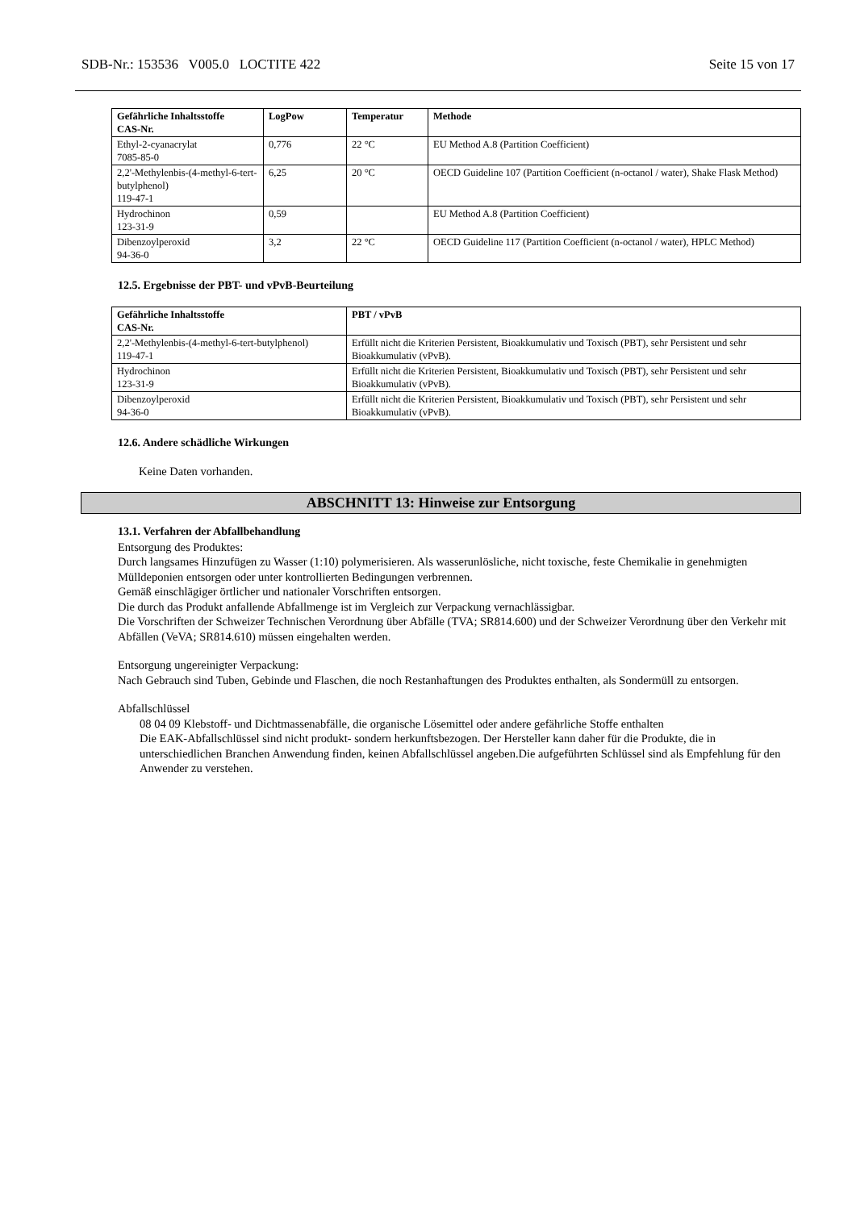SDB-Nr.: 153536 V005.0 LOCTITE 422 Seite 15 von 17
| Gefährliche Inhaltsstoffe CAS-Nr. | LogPow | Temperatur | Methode |
| --- | --- | --- | --- |
| Ethyl-2-cyanacrylat 7085-85-0 | 0,776 | 22 °C | EU Method A.8 (Partition Coefficient) |
| 2,2'-Methylenbis-(4-methyl-6-tert-butylphenol) 119-47-1 | 6,25 | 20 °C | OECD Guideline 107 (Partition Coefficient (n-octanol / water), Shake Flask Method) |
| Hydrochinon 123-31-9 | 0,59 | | EU Method A.8 (Partition Coefficient) |
| Dibenzoylperoxid 94-36-0 | 3,2 | 22 °C | OECD Guideline 117 (Partition Coefficient (n-octanol / water), HPLC Method) |
12.5. Ergebnisse der PBT- und vPvB-Beurteilung
| Gefährliche Inhaltsstoffe CAS-Nr. | PBT / vPvB |
| --- | --- |
| 2,2'-Methylenbis-(4-methyl-6-tert-butylphenol) 119-47-1 | Erfüllt nicht die Kriterien Persistent, Bioakkumulativ und Toxisch (PBT), sehr Persistent und sehr Bioakkumulativ (vPvB). |
| Hydrochinon 123-31-9 | Erfüllt nicht die Kriterien Persistent, Bioakkumulativ und Toxisch (PBT), sehr Persistent und sehr Bioakkumulativ (vPvB). |
| Dibenzoylperoxid 94-36-0 | Erfüllt nicht die Kriterien Persistent, Bioakkumulativ und Toxisch (PBT), sehr Persistent und sehr Bioakkumulativ (vPvB). |
12.6. Andere schädliche Wirkungen
Keine Daten vorhanden.
ABSCHNITT 13: Hinweise zur Entsorgung
13.1. Verfahren der Abfallbehandlung
Entsorgung des Produktes:
Durch langsames Hinzufügen zu Wasser (1:10) polymerisieren. Als wasserunlösliche, nicht toxische, feste Chemikalie in genehmigten Mülldeponien entsorgen oder unter kontrollierten Bedingungen verbrennen.
Gemäß einschlägiger örtlicher und nationaler Vorschriften entsorgen.
Die durch das Produkt anfallende Abfallmenge ist im Vergleich zur Verpackung vernachlässigbar.
Die Vorschriften der Schweizer Technischen Verordnung über Abfälle (TVA; SR814.600) und der Schweizer Verordnung über den Verkehr mit Abfällen (VeVA; SR814.610) müssen eingehalten werden.
Entsorgung ungereinigter Verpackung:
Nach Gebrauch sind Tuben, Gebinde und Flaschen, die noch Restanhaftungen des Produktes enthalten, als Sondermüll zu entsorgen.
Abfallschlüssel
08 04 09 Klebstoff- und Dichtmassenabfälle, die organische Lösemittel oder andere gefährliche Stoffe enthalten
Die EAK-Abfallschlüssel sind nicht produkt- sondern herkunftsbezogen. Der Hersteller kann daher für die Produkte, die in unterschiedlichen Branchen Anwendung finden, keinen Abfallschlüssel angeben.Die aufgeführten Schlüssel sind als Empfehlung für den Anwender zu verstehen.